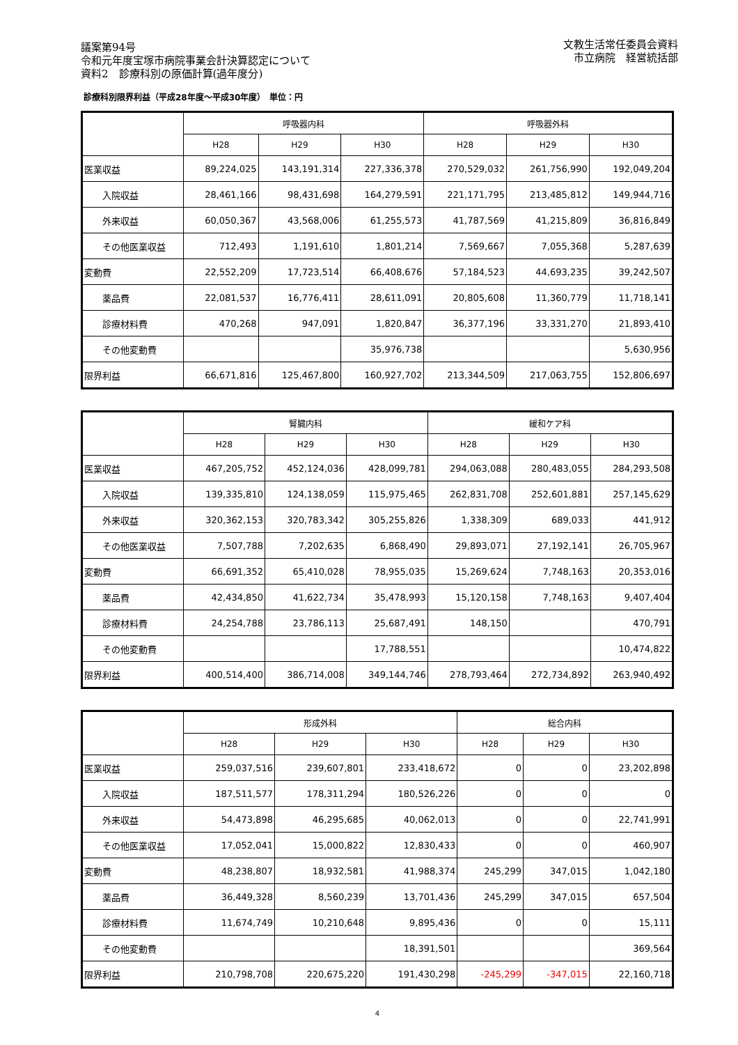議案第94号
令和元年度宝塚市病院事業会計決算認定について
資料2　診療科別の原価計算(過年度分)
文教生活常任委員会資料
市立病院　経営統括部
診療科別限界利益（平成28年度～平成30年度）　単位：円
| | 呼吸器内科 | | | 呼吸器外科 | | |
| --- | --- | --- | --- | --- | --- | --- |
| | H28 | H29 | H30 | H28 | H29 | H30 |
| 医業収益 | 89,224,025 | 143,191,314 | 227,336,378 | 270,529,032 | 261,756,990 | 192,049,204 |
| 入院収益 | 28,461,166 | 98,431,698 | 164,279,591 | 221,171,795 | 213,485,812 | 149,944,716 |
| 外来収益 | 60,050,367 | 43,568,006 | 61,255,573 | 41,787,569 | 41,215,809 | 36,816,849 |
| その他医業収益 | 712,493 | 1,191,610 | 1,801,214 | 7,569,667 | 7,055,368 | 5,287,639 |
| 変動費 | 22,552,209 | 17,723,514 | 66,408,676 | 57,184,523 | 44,693,235 | 39,242,507 |
| 薬品費 | 22,081,537 | 16,776,411 | 28,611,091 | 20,805,608 | 11,360,779 | 11,718,141 |
| 診療材料費 | 470,268 | 947,091 | 1,820,847 | 36,377,196 | 33,331,270 | 21,893,410 |
| その他変動費 | | | 35,976,738 | | | 5,630,956 |
| 限界利益 | 66,671,816 | 125,467,800 | 160,927,702 | 213,344,509 | 217,063,755 | 152,806,697 |
| | 腎臓内科 | | | 緩和ケア科 | | |
| --- | --- | --- | --- | --- | --- | --- |
| | H28 | H29 | H30 | H28 | H29 | H30 |
| 医業収益 | 467,205,752 | 452,124,036 | 428,099,781 | 294,063,088 | 280,483,055 | 284,293,508 |
| 入院収益 | 139,335,810 | 124,138,059 | 115,975,465 | 262,831,708 | 252,601,881 | 257,145,629 |
| 外来収益 | 320,362,153 | 320,783,342 | 305,255,826 | 1,338,309 | 689,033 | 441,912 |
| その他医業収益 | 7,507,788 | 7,202,635 | 6,868,490 | 29,893,071 | 27,192,141 | 26,705,967 |
| 変動費 | 66,691,352 | 65,410,028 | 78,955,035 | 15,269,624 | 7,748,163 | 20,353,016 |
| 薬品費 | 42,434,850 | 41,622,734 | 35,478,993 | 15,120,158 | 7,748,163 | 9,407,404 |
| 診療材料費 | 24,254,788 | 23,786,113 | 25,687,491 | 148,150 | | 470,791 |
| その他変動費 | | | 17,788,551 | | | 10,474,822 |
| 限界利益 | 400,514,400 | 386,714,008 | 349,144,746 | 278,793,464 | 272,734,892 | 263,940,492 |
| | 形成外科 | | | 総合内科 | | |
| --- | --- | --- | --- | --- | --- | --- |
| | H28 | H29 | H30 | H28 | H29 | H30 |
| 医業収益 | 259,037,516 | 239,607,801 | 233,418,672 | 0 | 0 | 23,202,898 |
| 入院収益 | 187,511,577 | 178,311,294 | 180,526,226 | 0 | 0 | 0 |
| 外来収益 | 54,473,898 | 46,295,685 | 40,062,013 | 0 | 0 | 22,741,991 |
| その他医業収益 | 17,052,041 | 15,000,822 | 12,830,433 | 0 | 0 | 460,907 |
| 変動費 | 48,238,807 | 18,932,581 | 41,988,374 | 245,299 | 347,015 | 1,042,180 |
| 薬品費 | 36,449,328 | 8,560,239 | 13,701,436 | 245,299 | 347,015 | 657,504 |
| 診療材料費 | 11,674,749 | 10,210,648 | 9,895,436 | 0 | 0 | 15,111 |
| その他変動費 | | | 18,391,501 | | | 369,564 |
| 限界利益 | 210,798,708 | 220,675,220 | 191,430,298 | -245,299 | -347,015 | 22,160,718 |
4